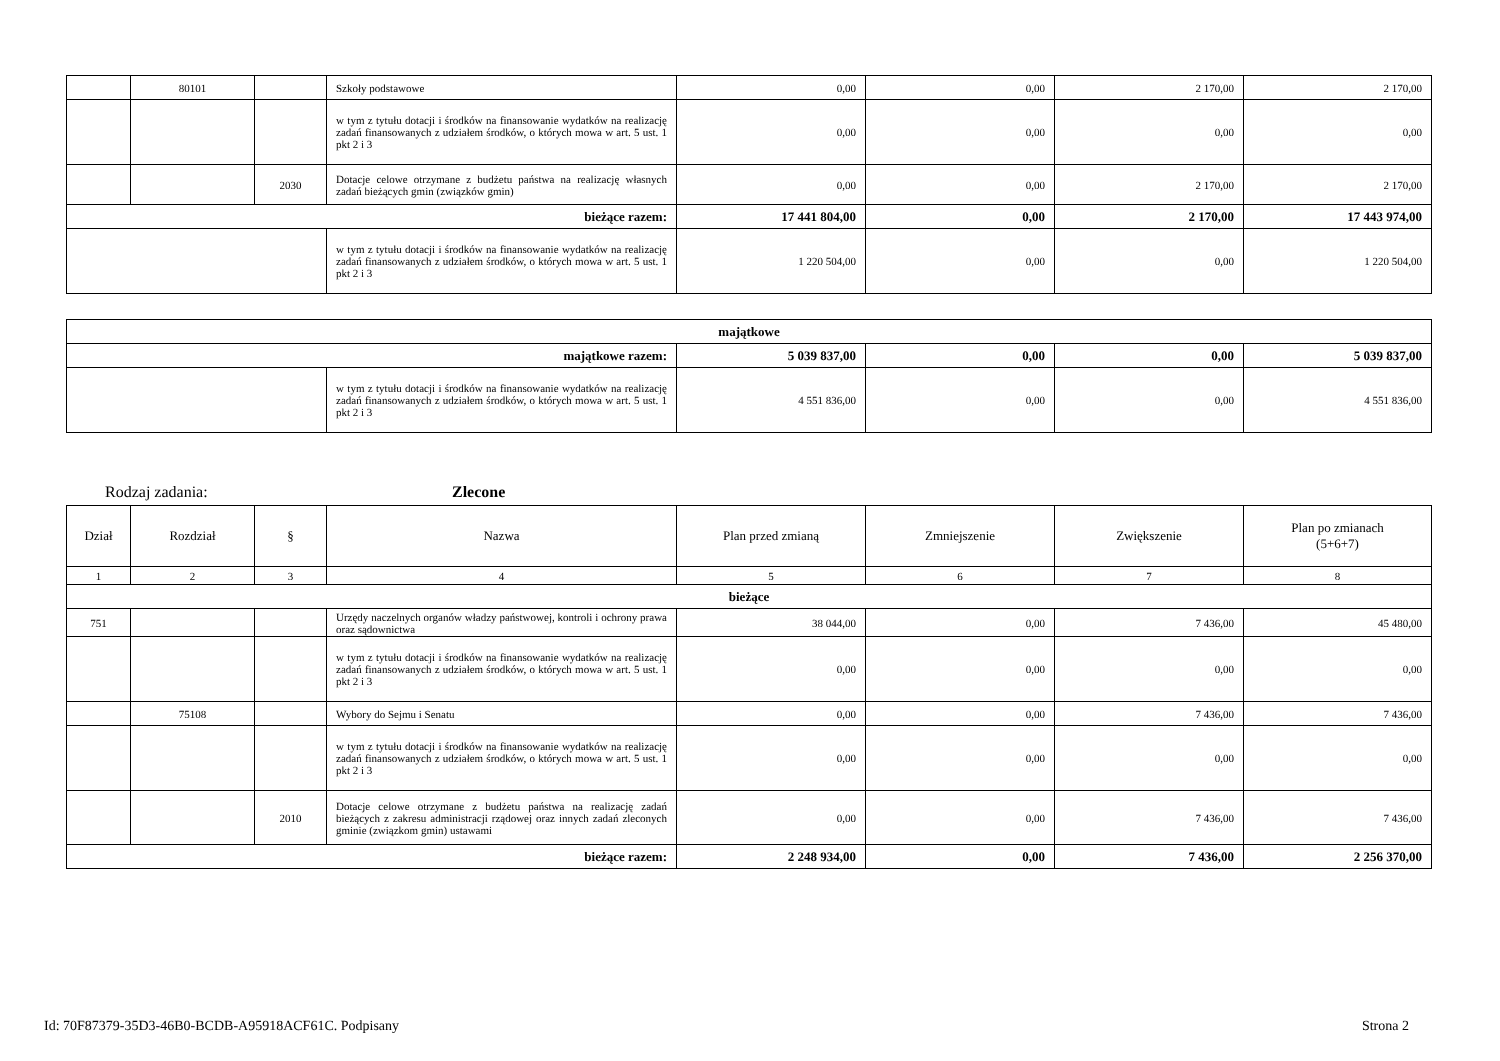| | 80101 | | Szkoły podstawowe | 0,00 | 0,00 | 2 170,00 | 2 170,00 |
| | | | w tym z tytułu dotacji i środków na finansowanie wydatków na realizację zadań finansowanych z udziałem środków, o których mowa w art. 5 ust. 1 pkt 2 i 3 | 0,00 | 0,00 | 0,00 | 0,00 |
| | | 2030 | Dotacje celowe otrzymane z budżetu państwa na realizację własnych zadań bieżących gmin (związków gmin) | 0,00 | 0,00 | 2 170,00 | 2 170,00 |
| bieżące razem: | | | | 17 441 804,00 | 0,00 | 2 170,00 | 17 443 974,00 |
| | | | w tym z tytułu dotacji i środków na finansowanie wydatków na realizację zadań finansowanych z udziałem środków, o których mowa w art. 5 ust. 1 pkt 2 i 3 | 1 220 504,00 | 0,00 | 0,00 | 1 220 504,00 |
| majątkowe | | | | | |
| majątkowe razem: | | 5 039 837,00 | 0,00 | 0,00 | 5 039 837,00 |
| | w tym z tytułu dotacji i środków na finansowanie wydatków na realizację zadań finansowanych z udziałem środków, o których mowa w art. 5 ust. 1 pkt 2 i 3 | 4 551 836,00 | 0,00 | 0,00 | 4 551 836,00 |
Rodzaj zadania: Zlecone
| Dział | Rozdział | § | Nazwa | Plan przed zmianą | Zmniejszenie | Zwiększenie | Plan po zmianach (5+6+7) |
| --- | --- | --- | --- | --- | --- | --- | --- |
| 1 | 2 | 3 | 4 | 5 | 6 | 7 | 8 |
| bieżące | | | | | | | |
| 751 | | | Urzędy naczelnych organów władzy państwowej, kontroli i ochrony prawa oraz sądownictwa | 38 044,00 | 0,00 | 7 436,00 | 45 480,00 |
| | | | w tym z tytułu dotacji i środków na finansowanie wydatków na realizację zadań finansowanych z udziałem środków, o których mowa w art. 5 ust. 1 pkt 2 i 3 | 0,00 | 0,00 | 0,00 | 0,00 |
| | 75108 | | Wybory do Sejmu i Senatu | 0,00 | 0,00 | 7 436,00 | 7 436,00 |
| | | | w tym z tytułu dotacji i środków na finansowanie wydatków na realizację zadań finansowanych z udziałem środków, o których mowa w art. 5 ust. 1 pkt 2 i 3 | 0,00 | 0,00 | 0,00 | 0,00 |
| | | 2010 | Dotacje celowe otrzymane z budżetu państwa na realizację zadań bieżących z zakresu administracji rządowej oraz innych zadań zleconych gminie (związkom gmin) ustawami | 0,00 | 0,00 | 7 436,00 | 7 436,00 |
| bieżące razem: | | | | 2 248 934,00 | 0,00 | 7 436,00 | 2 256 370,00 |
Id: 70F87379-35D3-46B0-BCDB-A95918ACF61C. Podpisany Strona 2